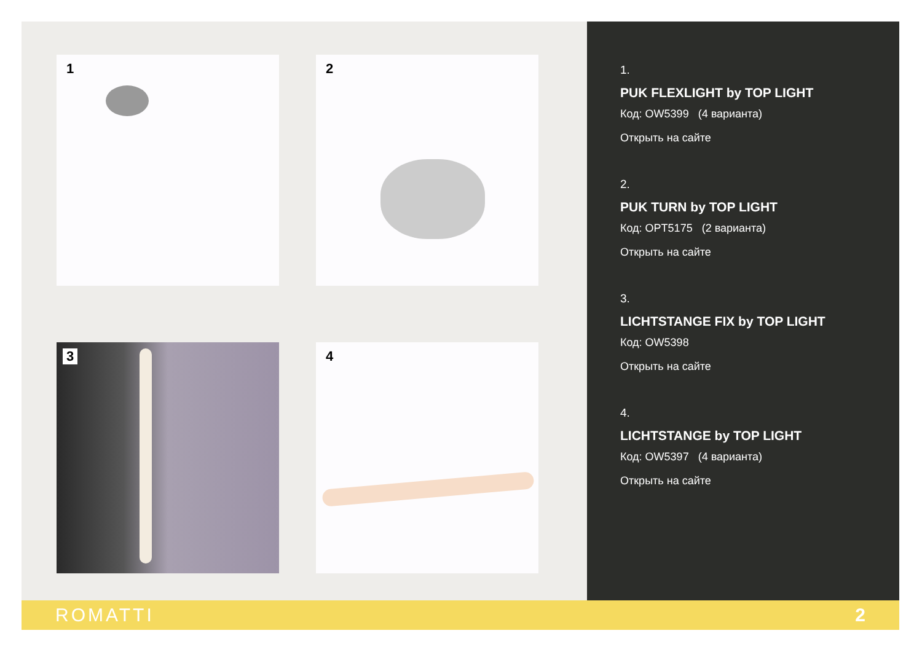1
2
3
4
1.
PUK FLEXLIGHT by TOP LIGHT
Код: OW5399 (4 варианта)
Открыть на сайте
2.
PUK TURN by TOP LIGHT
Код: OPT5175 (2 варианта)
Открыть на сайте
3.
LICHTSTANGE FIX by TOP LIGHT
Код: OW5398
Открыть на сайте
4.
LICHTSTANGE by TOP LIGHT
Код: OW5397 (4 варианта)
Открыть на сайте
ROMATTI 2